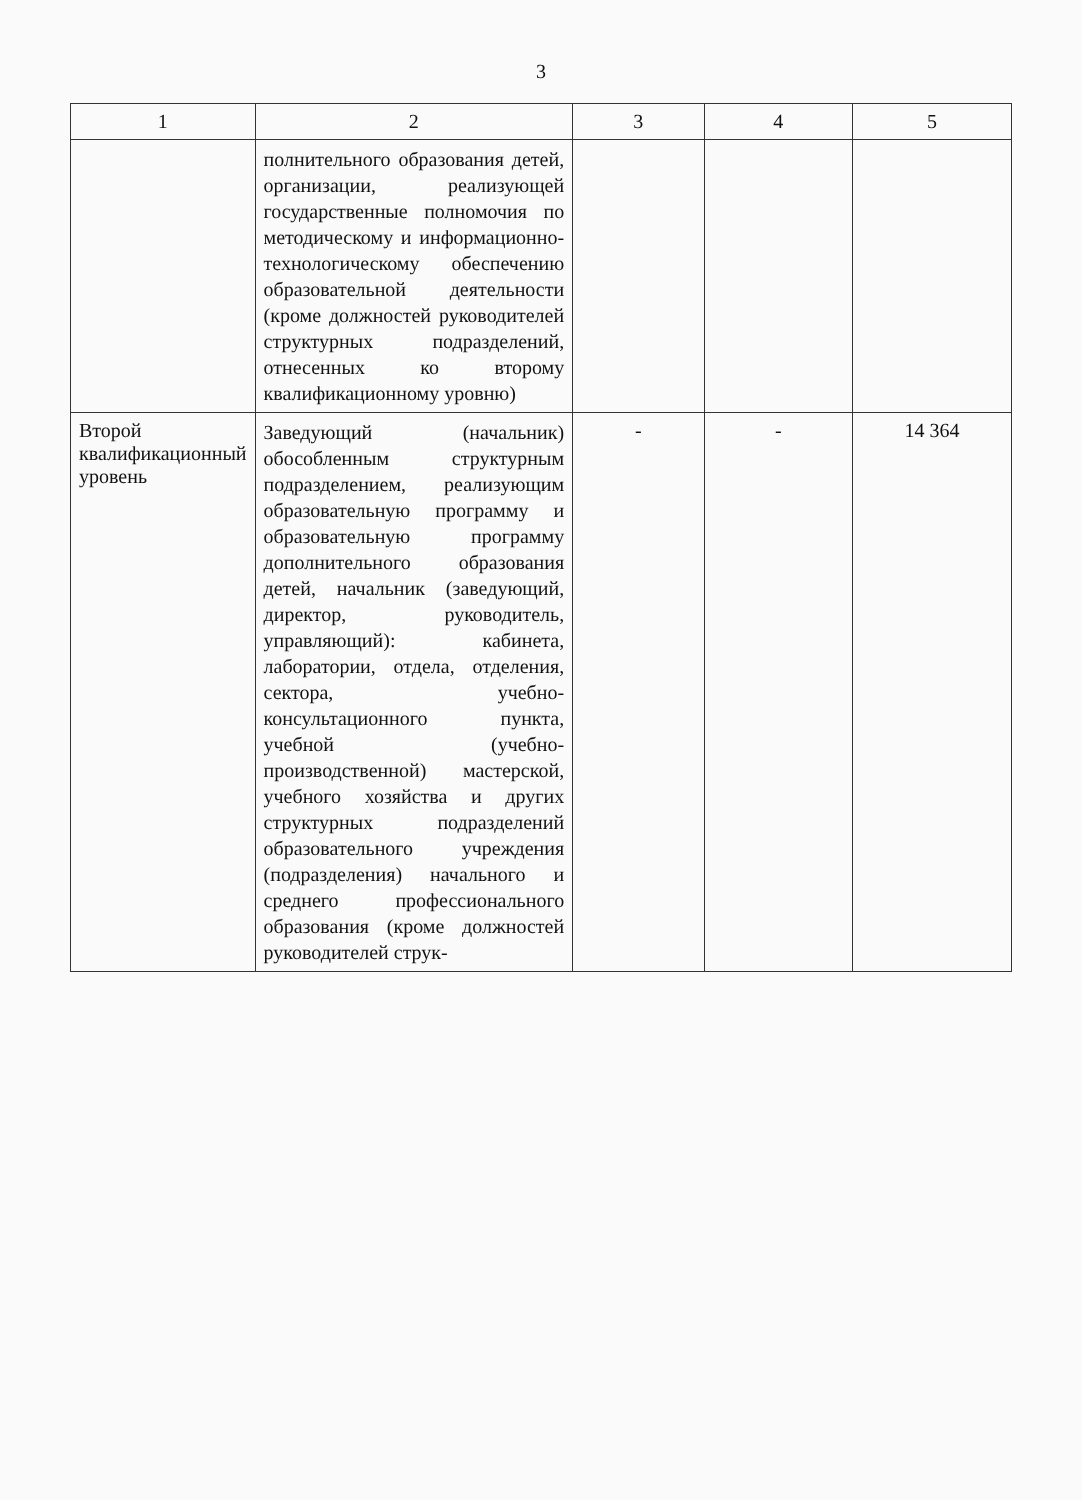3
| 1 | 2 | 3 | 4 | 5 |
| --- | --- | --- | --- | --- |
| | полнительного образования детей, организации, реализующей государственные полномочия по методическому и информационно-технологическому обеспечению образовательной деятельности (кроме должностей руководителей структурных подразделений, отнесенных ко второму квалификационному уровню) | | | |
| Второй квалификационный уровень | Заведующий (начальник) обособленным структурным подразделением, реализующим образовательную программу и образовательную программу дополнительного образования детей, начальник (заведующий, директор, руководитель, управляющий): кабинета, лаборатории, отдела, отделения, сектора, учебно-консультационного пункта, учебной (учебно-производственной) мастерской, учебного хозяйства и других структурных подразделений образовательного учреждения (подразделения) начального и среднего профессионального образования (кроме должностей руководителей струк- | - | - | 14 364 |